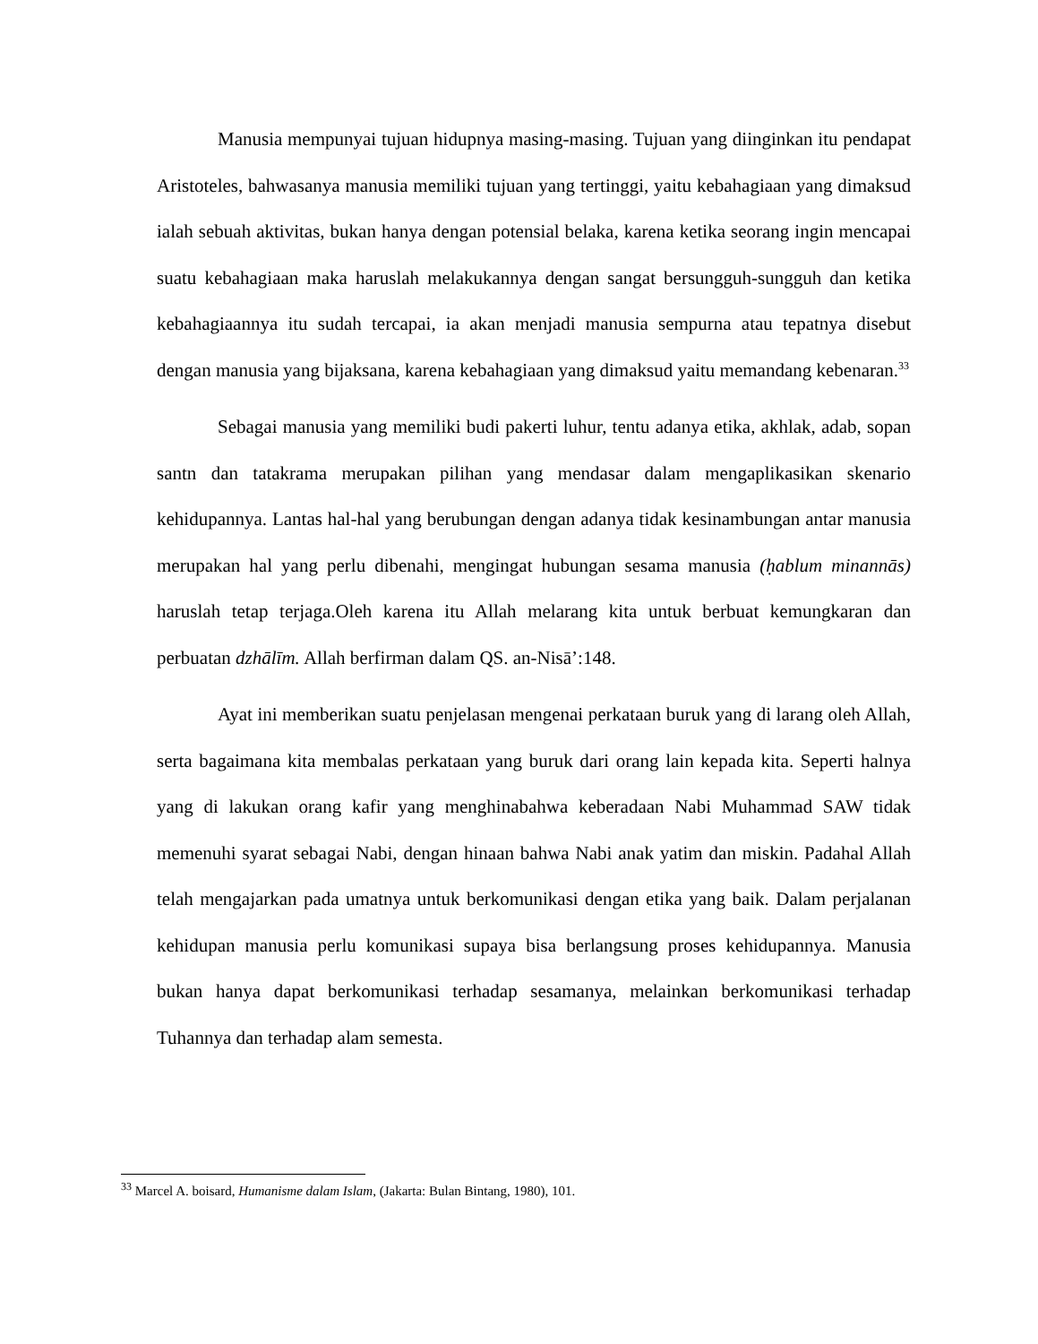Manusia mempunyai tujuan hidupnya masing-masing. Tujuan yang diinginkan itu pendapat Aristoteles, bahwasanya manusia memiliki tujuan yang tertinggi, yaitu kebahagiaan yang dimaksud ialah sebuah aktivitas, bukan hanya dengan potensial belaka, karena ketika seorang ingin mencapai suatu kebahagiaan maka haruslah melakukannya dengan sangat bersungguh-sungguh dan ketika kebahagiaannya itu sudah tercapai, ia akan menjadi manusia sempurna atau tepatnya disebut dengan manusia yang bijaksana, karena kebahagiaan yang dimaksud yaitu memandang kebenaran.<sup>33</sup>
Sebagai manusia yang memiliki budi pakerti luhur, tentu adanya etika, akhlak, adab, sopan santn dan tatakrama merupakan pilihan yang mendasar dalam mengaplikasikan skenario kehidupannya. Lantas hal-hal yang berubungan dengan adanya tidak kesinambungan antar manusia merupakan hal yang perlu dibenahi, mengingat hubungan sesama manusia (ḥablum minannās) haruslah tetap terjaga.Oleh karena itu Allah melarang kita untuk berbuat kemungkaran dan perbuatan dzhālīm. Allah berfirman dalam QS. an-Nisā’:148.
Ayat ini memberikan suatu penjelasan mengenai perkataan buruk yang di larang oleh Allah, serta bagaimana kita membalas perkataan yang buruk dari orang lain kepada kita. Seperti halnya yang di lakukan orang kafir yang menghinabahwa keberadaan Nabi Muhammad SAW tidak memenuhi syarat sebagai Nabi, dengan hinaan bahwa Nabi anak yatim dan miskin. Padahal Allah telah mengajarkan pada umatnya untuk berkomunikasi dengan etika yang baik. Dalam perjalanan kehidupan manusia perlu komunikasi supaya bisa berlangsung proses kehidupannya. Manusia bukan hanya dapat berkomunikasi terhadap sesamanya, melainkan berkomunikasi terhadap Tuhannya dan terhadap alam semesta.
<sup>33</sup> Marcel A. boisard, Humanisme dalam Islam, (Jakarta: Bulan Bintang, 1980), 101.